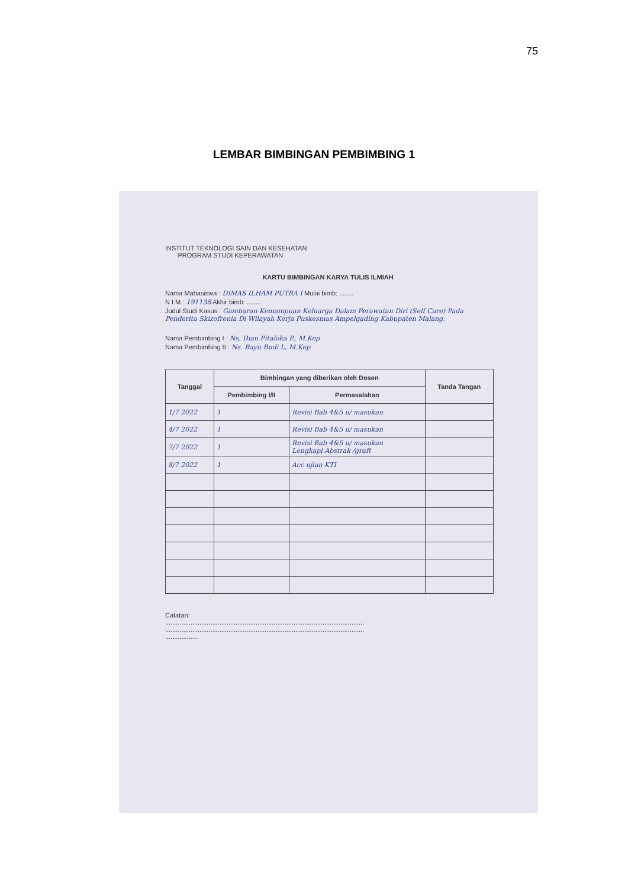75
LEMBAR BIMBINGAN PEMBIMBING 1
INSTITUT TEKNOLOGI SAIN DAN KESEHATAN
PROGRAM STUDI KEPERAWATAN
KARTU BIMBINGAN KARYA TULIS ILMIAH
Nama Mahasiswa : DIMAS ILHAM PUTRA I Mulai bimb: ........
N I M : 191138 Akhir bimb: ........
Judul Studi Kasus : Gambaran Kemampuan Keluarga Dalam Perawatan Diri (Self Care) Pada Penderita Skizofrenia Di Wilayah Kerja Puskesmas Ampelgading Kabupaten Malang.
Nama Pembimbing I : Ns. Dian Pitaloka P., M.Kep
Nama Pembimbing II : Ns. Bayu Budi L, M.Kep
| Tanggal | Bimbingan yang diberikan oleh Dosen | | Tanda Tangan |
| --- | --- | --- | --- |
| | Pembimbing I/II | Permasalahan | |
| 1/7 2022 | 1 | Revisi Bab 4&5 u/ masukan | |
| 4/7 2022 | 1 | Revisi Bab 4&5 u/ masukan | |
| 7/7 2022 | 1 | Revisi Bab 4&5 u/ masukan Lengkapi Abstrak /graft | |
| 8/7 2022 | 1 | Acc ujian KTI | |
Catatan:
..............................................................................................................
..............................................................................................................
..................